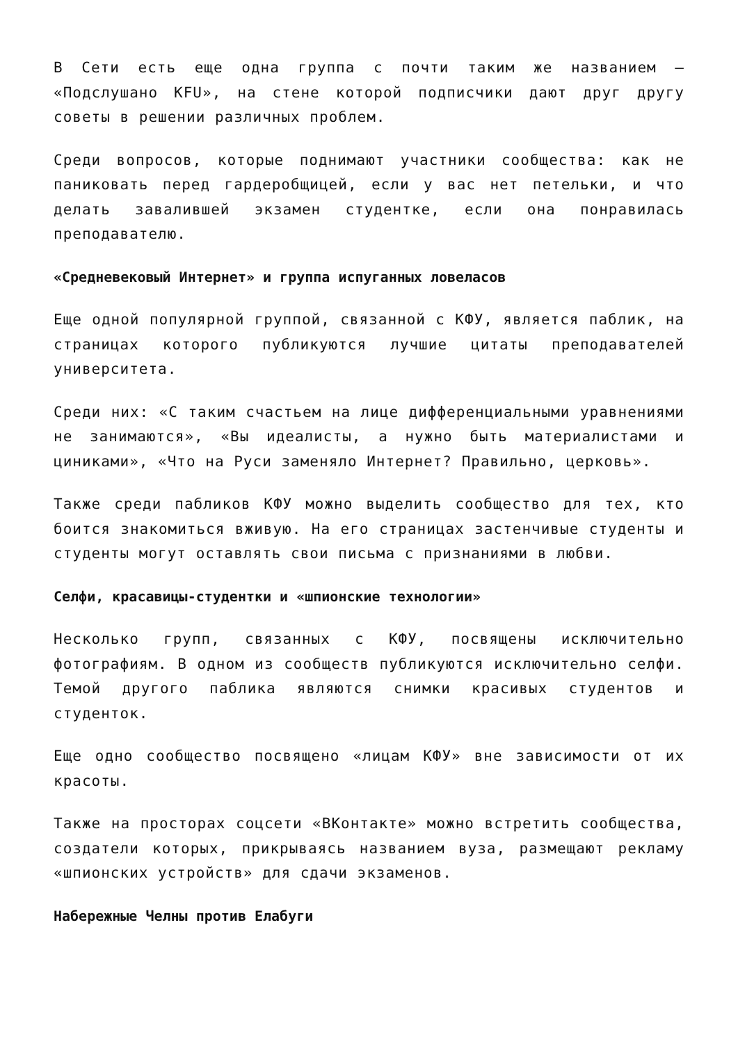В Сети есть еще одна группа с почти таким же названием — «Подслушано KFU», на стене которой подписчики дают друг другу советы в решении различных проблем.
Среди вопросов, которые поднимают участники сообщества: как не паниковать перед гардеробщицей, если у вас нет петельки, и что делать завалившей экзамен студентке, если она понравилась преподавателю.
«Средневековый Интернет» и группа испуганных ловеласов
Еще одной популярной группой, связанной с КФУ, является паблик, на страницах которого публикуются лучшие цитаты преподавателей университета.
Среди них: «С таким счастьем на лице дифференциальными уравнениями не занимаются», «Вы идеалисты, а нужно быть материалистами и циниками», «Что на Руси заменяло Интернет? Правильно, церковь».
Также среди пабликов КФУ можно выделить сообщество для тех, кто боится знакомиться вживую. На его страницах застенчивые студенты и студенты могут оставлять свои письма с признаниями в любви.
Селфи, красавицы-студентки и «шпионские технологии»
Несколько групп, связанных с КФУ, посвящены исключительно фотографиям. В одном из сообществ публикуются исключительно селфи. Темой другого паблика являются снимки красивых студентов и студенток.
Еще одно сообщество посвящено «лицам КФУ» вне зависимости от их красоты.
Также на просторах соцсети «ВКонтакте» можно встретить сообщества, создатели которых, прикрываясь названием вуза, размещают рекламу «шпионских устройств» для сдачи экзаменов.
Набережные Челны против Елабуги